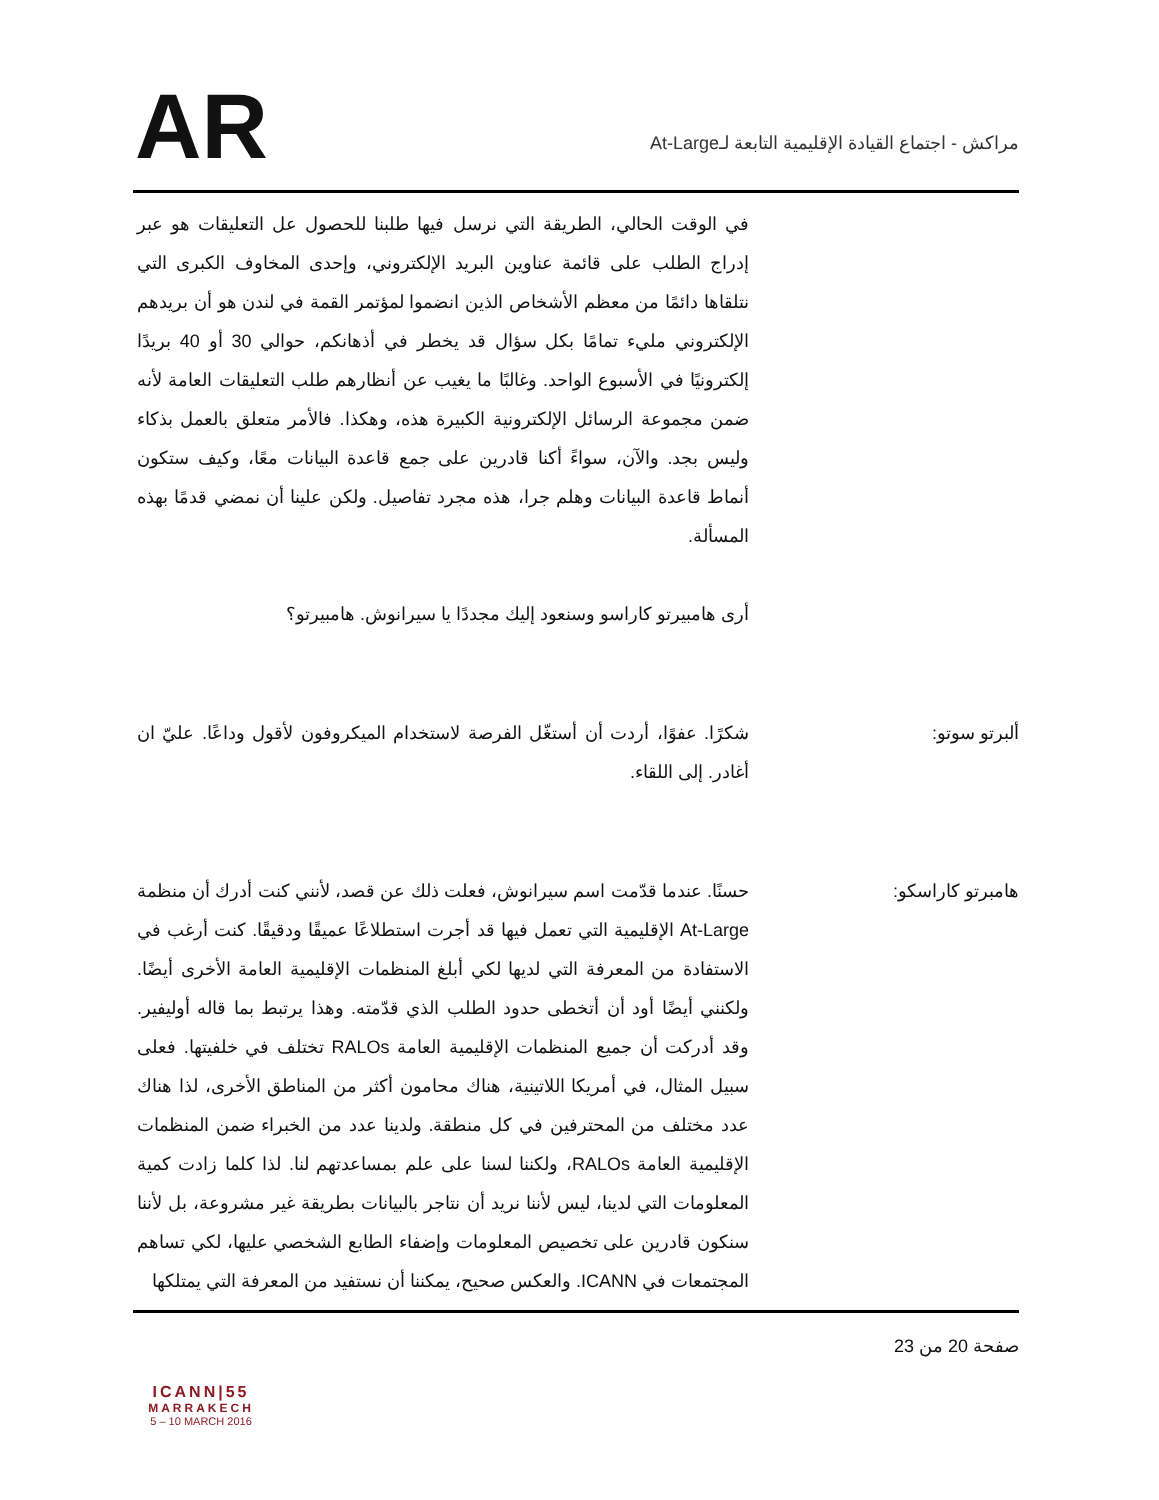AR
مراكش - اجتماع القيادة الإقليمية التابعة لـAt-Large
في الوقت الحالي، الطريقة التي نرسل فيها طلبنا للحصول عل التعليقات هو عبر إدراج الطلب على قائمة عناوين البريد الإلكتروني، وإحدى المخاوف الكبرى التي نتلقاها دائمًا من معظم الأشخاص الذين انضموا لمؤتمر القمة في لندن هو أن بريدهم الإلكتروني مليء تمامًا بكل سؤال قد يخطر في أذهانكم، حوالي 30 أو 40 بريدًا إلكترونيًا في الأسبوع الواحد. وغالبًا ما يغيب عن أنظارهم طلب التعليقات العامة لأنه ضمن مجموعة الرسائل الإلكترونية الكبيرة هذه، وهكذا. فالأمر متعلق بالعمل بذكاء وليس بجد. والآن، سواءً أكنا قادرين على جمع قاعدة البيانات معًا، وكيف ستكون أنماط قاعدة البيانات وهلم جرا، هذه مجرد تفاصيل. ولكن علينا أن نمضي قدمًا بهذه المسألة.
أرى هامبيرتو كاراسو وسنعود إليك مجددًا يا سيرانوش. هامبيرتو؟
ألبرتو سوتو: شكرًا. عفوًا، أردت أن أستغّل الفرصة لاستخدام الميكروفون لأقول وداعًا. عليّ ان أغادر. إلى اللقاء.
هامبرتو كاراسكو: حسنًا. عندما قدّمت اسم سيرانوش، فعلت ذلك عن قصد، لأنني كنت أدرك أن منظمة At-Large الإقليمية التي تعمل فيها قد أجرت استطلاعًا عميقًا ودقيقًا. كنت أرغب في الاستفادة من المعرفة التي لديها لكي أبلغ المنظمات الإقليمية العامة الأخرى أيضًا. ولكنني أيضًا أود أن أتخطى حدود الطلب الذي قدّمته. وهذا يرتبط بما قاله أوليفير. وقد أدركت أن جميع المنظمات الإقليمية العامة RALOs تختلف في خلفيتها. فعلى سبيل المثال، في أمريكا اللاتينية، هناك محامون أكثر من المناطق الأخرى، لذا هناك عدد مختلف من المحترفين في كل منطقة. ولدينا عدد من الخبراء ضمن المنظمات الإقليمية العامة RALOs، ولكننا لسنا على علم بمساعدتهم لنا. لذا كلما زادت كمية المعلومات التي لدينا، ليس لأننا نريد أن نتاجر بالبيانات بطريقة غير مشروعة، بل لأننا سنكون قادرين على تخصيص المعلومات وإضفاء الطابع الشخصي عليها، لكي تساهم المجتمعات في ICANN. والعكس صحيح، يمكننا أن نستفيد من المعرفة التي يمتلكها
ICANN|55
MARRAKECH
5 – 10 MARCH 2016
صفحة 20 من 23